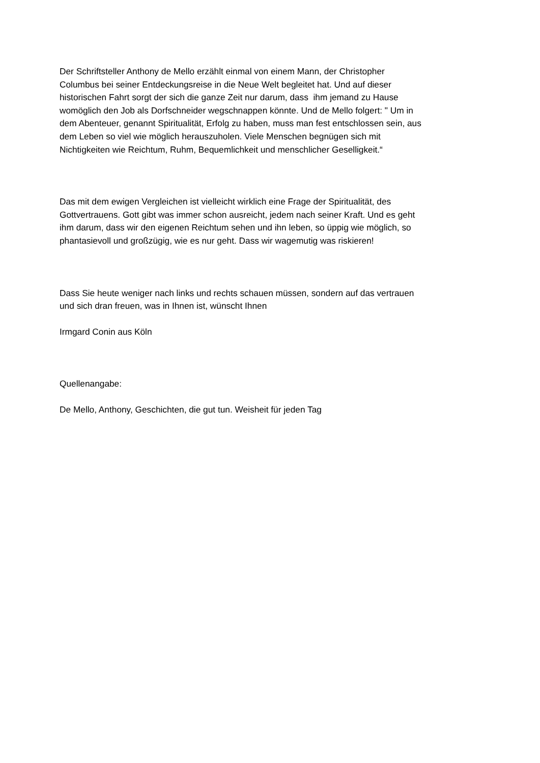Der Schriftsteller Anthony de Mello erzählt einmal von einem Mann, der Christopher
Columbus bei seiner Entdeckungsreise in die Neue Welt begleitet hat. Und auf dieser
historischen Fahrt sorgt der sich die ganze Zeit nur darum, dass ihm jemand zu Hause
womöglich den Job als Dorfschneider wegschnappen könnte. Und de Mello folgert: " Um in
dem Abenteuer, genannt Spiritualität, Erfolg zu haben, muss man fest entschlossen sein, aus
dem Leben so viel wie möglich herauszuholen. Viele Menschen begnügen sich mit
Nichtigkeiten wie Reichtum, Ruhm, Bequemlichkeit und menschlicher Geselligkeit.“
Das mit dem ewigen Vergleichen ist vielleicht wirklich eine Frage der Spiritualität, des
Gottvertrauens. Gott gibt was immer schon ausreicht, jedem nach seiner Kraft. Und es geht
ihm darum, dass wir den eigenen Reichtum sehen und ihn leben, so üppig wie möglich, so
phantasievoll und großzügig, wie es nur geht. Dass wir wagemutig was riskieren!
Dass Sie heute weniger nach links und rechts schauen müssen, sondern auf das vertrauen
und sich dran freuen, was in Ihnen ist, wünscht Ihnen
Irmgard Conin aus Köln
Quellenangabe:
De Mello, Anthony, Geschichten, die gut tun. Weisheit für jeden Tag